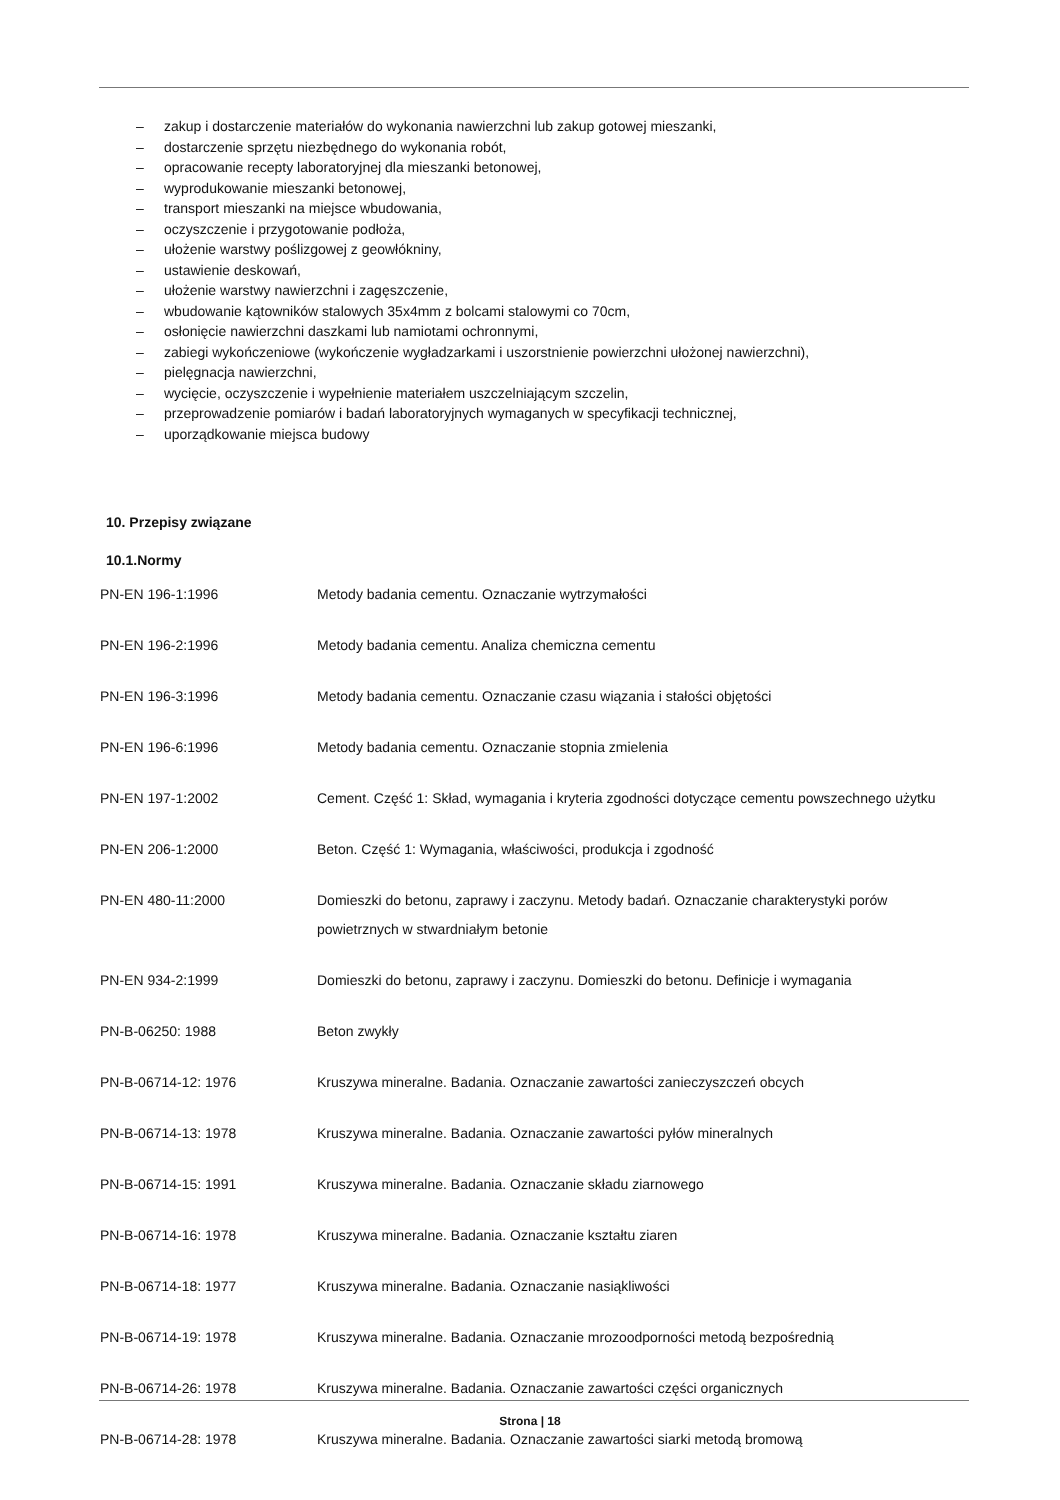– zakup i dostarczenie materiałów do wykonania nawierzchni lub zakup gotowej mieszanki,
– dostarczenie sprzętu niezbędnego do wykonania robót,
– opracowanie recepty laboratoryjnej dla mieszanki betonowej,
– wyprodukowanie mieszanki betonowej,
– transport mieszanki na miejsce wbudowania,
– oczyszczenie i przygotowanie podłoża,
– ułożenie warstwy poślizgowej z geowłókniny,
– ustawienie deskowań,
– ułożenie warstwy nawierzchni i zagęszczenie,
– wbudowanie kątowników stalowych 35x4mm z bolcami stalowymi co 70cm,
– osłonięcie nawierzchni daszkami lub namiotami ochronnymi,
– zabiegi wykończeniowe (wykończenie wygładzarkami i uszorstnienie powierzchni ułożonej nawierzchni),
– pielęgnacja nawierzchni,
– wycięcie, oczyszczenie i wypełnienie materiałem uszczelniającym szczelin,
– przeprowadzenie pomiarów i badań laboratoryjnych wymaganych w specyfikacji technicznej,
– uporządkowanie miejsca budowy
10. Przepisy związane
10.1.Normy
| PN-EN 196-1:1996 | Metody badania cementu. Oznaczanie wytrzymałości |
| PN-EN 196-2:1996 | Metody badania cementu. Analiza chemiczna cementu |
| PN-EN 196-3:1996 | Metody badania cementu. Oznaczanie czasu wiązania i stałości objętości |
| PN-EN 196-6:1996 | Metody badania cementu. Oznaczanie stopnia zmielenia |
| PN-EN 197-1:2002 | Cement. Część 1: Skład, wymagania i kryteria zgodności dotyczące cementu powszechnego użytku |
| PN-EN 206-1:2000 | Beton. Część 1: Wymagania, właściwości, produkcja i zgodność |
| PN-EN 480-11:2000 | Domieszki do betonu, zaprawy i zaczynu. Metody badań. Oznaczanie charakterystyki porów powietrznych w stwardniałym betonie |
| PN-EN 934-2:1999 | Domieszki do betonu, zaprawy i zaczynu. Domieszki do betonu. Definicje i wymagania |
| PN-B-06250: 1988 | Beton zwykły |
| PN-B-06714-12: 1976 | Kruszywa mineralne. Badania. Oznaczanie zawartości zanieczyszczeń obcych |
| PN-B-06714-13: 1978 | Kruszywa mineralne. Badania. Oznaczanie zawartości pyłów mineralnych |
| PN-B-06714-15: 1991 | Kruszywa mineralne. Badania. Oznaczanie składu ziarnowego |
| PN-B-06714-16: 1978 | Kruszywa mineralne. Badania. Oznaczanie kształtu ziaren |
| PN-B-06714-18: 1977 | Kruszywa mineralne. Badania. Oznaczanie nasiąkliwości |
| PN-B-06714-19: 1978 | Kruszywa mineralne. Badania. Oznaczanie mrozoodporności metodą bezpośrednią |
| PN-B-06714-26: 1978 | Kruszywa mineralne. Badania. Oznaczanie zawartości części organicznych |
| PN-B-06714-28: 1978 | Kruszywa mineralne. Badania. Oznaczanie zawartości siarki metodą bromową |
Strona | 18